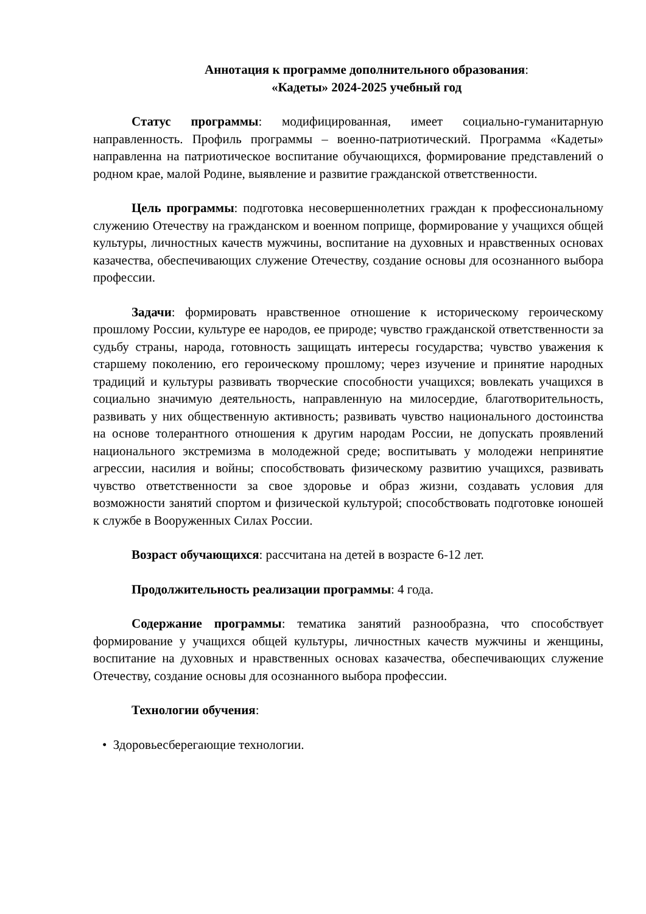Аннотация к программе дополнительного образования:
«Кадеты» 2024-2025 учебный год
Статус программы: модифицированная, имеет социально-гуманитарную направленность. Профиль программы – военно-патриотический. Программа «Кадеты» направленна на патриотическое воспитание обучающихся, формирование представлений о родном крае, малой Родине, выявление и развитие гражданской ответственности.
Цель программы: подготовка несовершеннолетних граждан к профессиональному служению Отечеству на гражданском и военном поприще, формирование у учащихся общей культуры, личностных качеств мужчины, воспитание на духовных и нравственных основах казачества, обеспечивающих служение Отечеству, создание основы для осознанного выбора профессии.
Задачи: формировать нравственное отношение к историческому героическому прошлому России, культуре ее народов, ее природе; чувство гражданской ответственности за судьбу страны, народа, готовность защищать интересы государства; чувство уважения к старшему поколению, его героическому прошлому; через изучение и принятие народных традиций и культуры развивать творческие способности учащихся; вовлекать учащихся в социально значимую деятельность, направленную на милосердие, благотворительность, развивать у них общественную активность; развивать чувство национального достоинства на основе толерантного отношения к другим народам России, не допускать проявлений национального экстремизма в молодежной среде; воспитывать у молодежи непринятие агрессии, насилия и войны; способствовать физическому развитию учащихся, развивать чувство ответственности за свое здоровье и образ жизни, создавать условия для возможности занятий спортом и физической культурой; способствовать подготовке юношей к службе в Вооруженных Силах России.
Возраст обучающихся: рассчитана на детей в возрасте 6-12 лет.
Продолжительность реализации программы: 4 года.
Содержание программы: тематика занятий разнообразна, что способствует формирование у учащихся общей культуры, личностных качеств мужчины и женщины, воспитание на духовных и нравственных основах казачества, обеспечивающих служение Отечеству, создание основы для осознанного выбора профессии.
Технологии обучения:
• Здоровьесберегающие технологии.